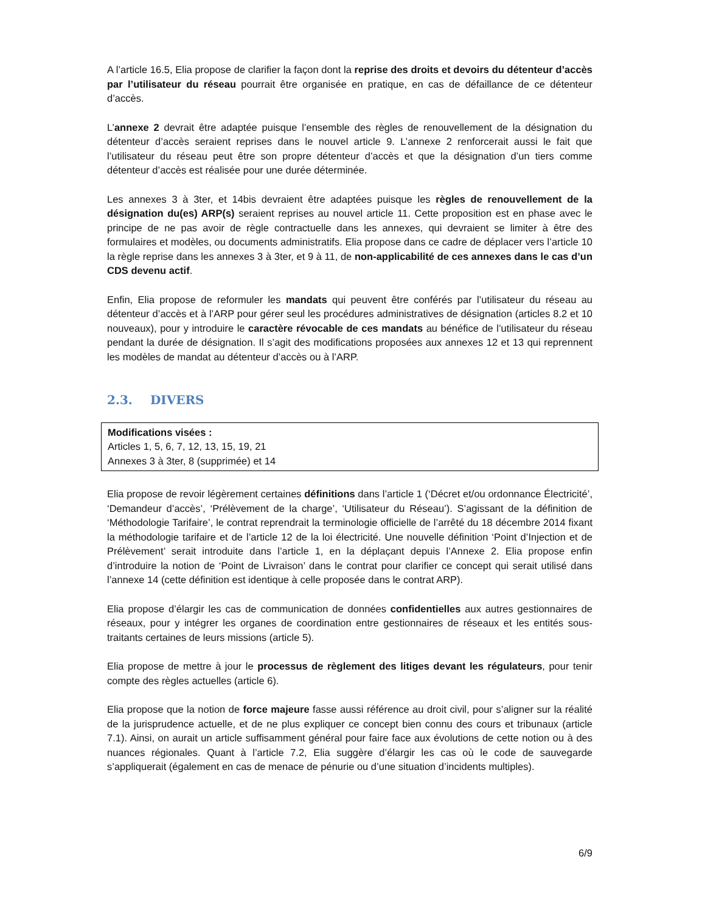A l’article 16.5, Elia propose de clarifier la façon dont la reprise des droits et devoirs du détenteur d’accès par l’utilisateur du réseau pourrait être organisée en pratique, en cas de défaillance de ce détenteur d’accès.
L’annexe 2 devrait être adaptée puisque l’ensemble des règles de renouvellement de la désignation du détenteur d’accès seraient reprises dans le nouvel article 9. L’annexe 2 renforcerait aussi le fait que l’utilisateur du réseau peut être son propre détenteur d’accès et que la désignation d’un tiers comme détenteur d’accès est réalisée pour une durée déterminée.
Les annexes 3 à 3ter, et 14bis devraient être adaptées puisque les règles de renouvellement de la désignation du(es) ARP(s) seraient reprises au nouvel article 11. Cette proposition est en phase avec le principe de ne pas avoir de règle contractuelle dans les annexes, qui devraient se limiter à être des formulaires et modèles, ou documents administratifs. Elia propose dans ce cadre de déplacer vers l’article 10 la règle reprise dans les annexes 3 à 3ter, et 9 à 11, de non-applicabilité de ces annexes dans le cas d’un CDS devenu actif.
Enfin, Elia propose de reformuler les mandats qui peuvent être conférés par l’utilisateur du réseau au détenteur d’accès et à l’ARP pour gérer seul les procédures administratives de désignation (articles 8.2 et 10 nouveaux), pour y introduire le caractère révocable de ces mandats au bénéfice de l’utilisateur du réseau pendant la durée de désignation. Il s’agit des modifications proposées aux annexes 12 et 13 qui reprennent les modèles de mandat au détenteur d’accès ou à l’ARP.
2.3. DIVERS
Modifications visées :
Articles 1, 5, 6, 7, 12, 13, 15, 19, 21
Annexes 3 à 3ter, 8 (supprimée) et 14
Elia propose de revoir légèrement certaines définitions dans l’article 1 (‘Décret et/ou ordonnance Électricité’, ‘Demandeur d’accès’, ‘Prélèvement de la charge’, ‘Utilisateur du Réseau’). S’agissant de la définition de ‘Méthodologie Tarifaire’, le contrat reprendrait la terminologie officielle de l’arrêté du 18 décembre 2014 fixant la méthodologie tarifaire et de l’article 12 de la loi électricité. Une nouvelle définition ‘Point d’Injection et de Prélèvement’ serait introduite dans l’article 1, en la déplaçant depuis l’Annexe 2. Elia propose enfin d’introduire la notion de ‘Point de Livraison’ dans le contrat pour clarifier ce concept qui serait utilisé dans l’annexe 14 (cette définition est identique à celle proposée dans le contrat ARP).
Elia propose d’élargir les cas de communication de données confidentielles aux autres gestionnaires de réseaux, pour y intégrer les organes de coordination entre gestionnaires de réseaux et les entités sous-traitants certaines de leurs missions (article 5).
Elia propose de mettre à jour le processus de règlement des litiges devant les régulateurs, pour tenir compte des règles actuelles (article 6).
Elia propose que la notion de force majeure fasse aussi référence au droit civil, pour s’aligner sur la réalité de la jurisprudence actuelle, et de ne plus expliquer ce concept bien connu des cours et tribunaux (article 7.1). Ainsi, on aurait un article suffisamment général pour faire face aux évolutions de cette notion ou à des nuances régionales. Quant à l’article 7.2, Elia suggère d’élargir les cas où le code de sauvegarde s’appliquerait (également en cas de menace de pénurie ou d’une situation d’incidents multiples).
6/9